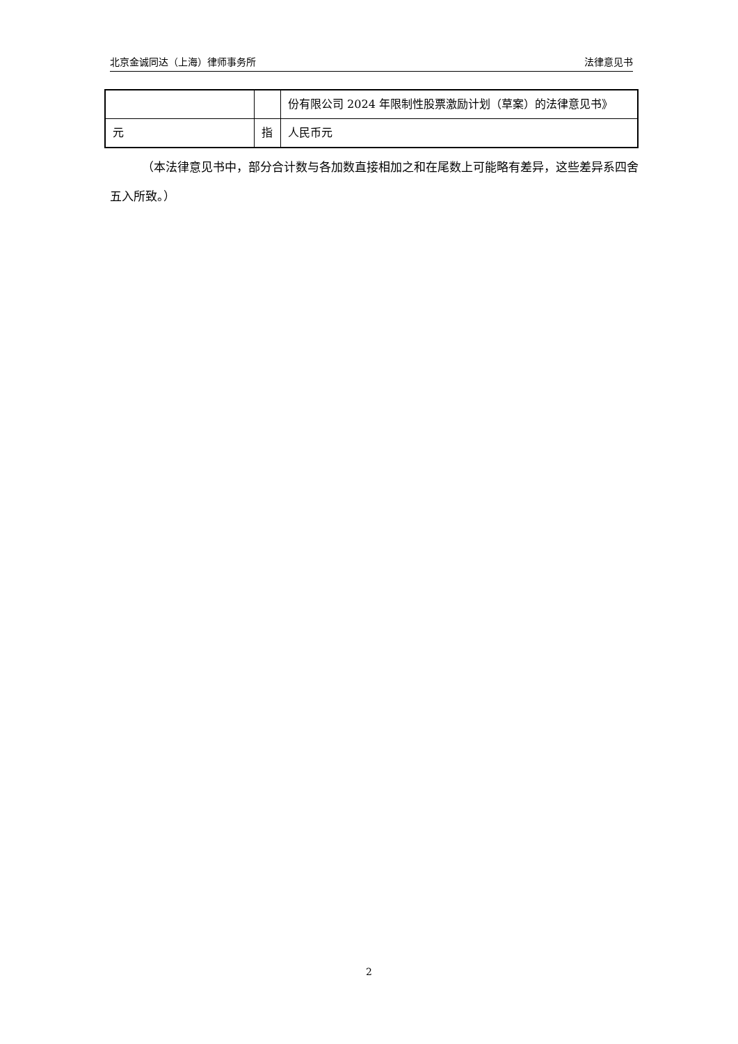北京金诚同达（上海）律师事务所 法律意见书
| | | 份有限公司 2024 年限制性股票激励计划（草案）的法律意见书》 |
| 元 | 指 | 人民币元 |
（本法律意见书中，部分合计数与各加数直接相加之和在尾数上可能略有差异，这些差异系四舍五入所致。）
2